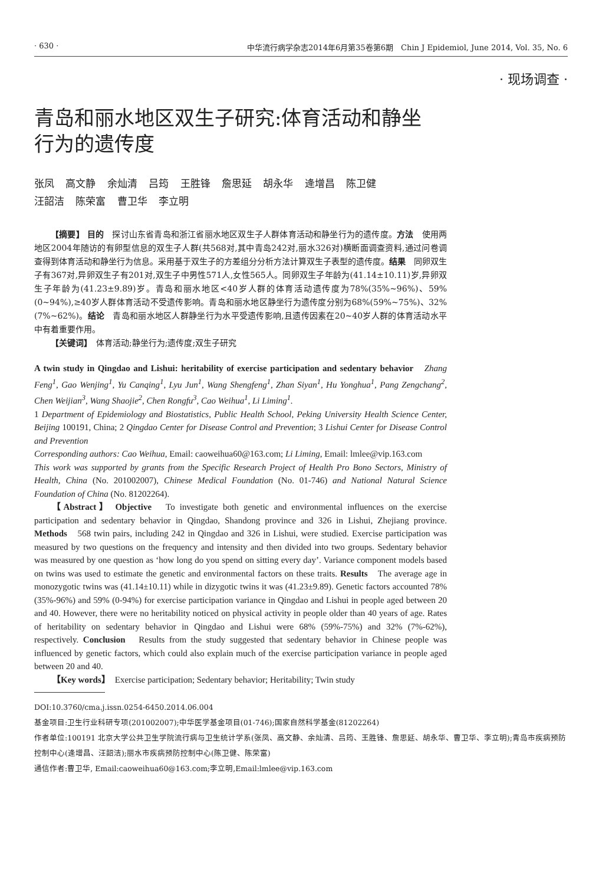· 630 · 中华流行病学杂志2014年6月第35卷第6期　Chin J Epidemiol, June 2014, Vol. 35, No. 6
· 现场调查 ·
青岛和丽水地区双生子研究:体育活动和静坐行为的遗传度
张凤 高文静 余灿清 吕筠 王胜锋 詹思延 胡永华 逄增昌 陈卫健
汪韶洁 陈荣富 曹卫华 李立明
【摘要】 目的　探讨山东省青岛和浙江省丽水地区双生子人群体育活动和静坐行为的遗传度。方法　使用两地区2004年随访的有卵型信息的双生子人群(共568对,其中青岛242对,丽水326对)横断面调查资料,通过问卷调查得到体育活动和静坐行为信息。采用基于双生子的方差组分分析方法计算双生子表型的遗传度。结果　同卵双生子有367对,异卵双生子有201对,双生子中男性571人,女性565人。同卵双生子年龄为(41.14±10.11)岁,异卵双生子年龄为(41.23±9.89)岁。青岛和丽水地区<40岁人群的体育活动遗传度为78%(35%~96%)、59%(0~94%),≥40岁人群体育活动不受遗传影响。青岛和丽水地区静坐行为遗传度分别为68%(59%~75%)、32%(7%~62%)。结论　青岛和丽水地区人群静坐行为水平受遗传影响,且遗传因素在20~40岁人群的体育活动水平中有着重要作用。
【关键词】　体育活动;静坐行为;遗传度;双生子研究
A twin study in Qingdao and Lishui: heritability of exercise participation and sedentary behavior　Zhang Feng<sup>1</sup>, Gao Wenjing<sup>1</sup>, Yu Canqing<sup>1</sup>, Lyu Jun<sup>1</sup>, Wang Shengfeng<sup>1</sup>, Zhan Siyan<sup>1</sup>, Hu Yonghua<sup>1</sup>, Pang Zengchang<sup>2</sup>, Chen Weijian<sup>3</sup>, Wang Shaojie<sup>2</sup>, Chen Rongfu<sup>3</sup>, Cao Weihua<sup>1</sup>, Li Liming<sup>1</sup>.
1 Department of Epidemiology and Biostatistics, Public Health School, Peking University Health Science Center, Beijing 100191, China; 2 Qingdao Center for Disease Control and Prevention; 3 Lishui Center for Disease Control and Prevention
Corresponding authors: Cao Weihua, Email: caoweihua60@163.com; Li Liming, Email: lmlee@vip.163.com
This work was supported by grants from the Specific Research Project of Health Pro Bono Sectors, Ministry of Health, China (No. 201002007), Chinese Medical Foundation (No. 01-746) and National Natural Science Foundation of China (No. 81202264).
【Abstract】 Objective　To investigate both genetic and environmental influences on the exercise participation and sedentary behavior in Qingdao, Shandong province and 326 in Lishui, Zhejiang province. Methods　568 twin pairs, including 242 in Qingdao and 326 in Lishui, were studied. Exercise participation was measured by two questions on the frequency and intensity and then divided into two groups. Sedentary behavior was measured by one question as ‘how long do you spend on sitting every day’. Variance component models based on twins was used to estimate the genetic and environmental factors on these traits. Results　The average age in monozygotic twins was (41.14±10.11) while in dizygotic twins it was (41.23±9.89). Genetic factors accounted 78% (35%-96%) and 59% (0-94%) for exercise participation variance in Qingdao and Lishui in people aged between 20 and 40. However, there were no heritability noticed on physical activity in people older than 40 years of age. Rates of heritability on sedentary behavior in Qingdao and Lishui were 68% (59%-75%) and 32% (7%-62%), respectively. Conclusion　Results from the study suggested that sedentary behavior in Chinese people was influenced by genetic factors, which could also explain much of the exercise participation variance in people aged between 20 and 40.
【Key words】　Exercise participation; Sedentary behavior; Heritability; Twin study
DOI:10.3760/cma.j.issn.0254-6450.2014.06.004
基金项目:卫生行业科研专项(201002007);中华医学基金项目(01-746);国家自然科学基金(81202264)
作者单位:100191 北京大学公共卫生学院流行病与卫生统计学系(张凤、高文静、余灿清、吕筠、王胜锋、詹思延、胡永华、曹卫华、李立明);青岛市疾病预防控制中心(逄增昌、汪韶洁);丽水市疾病预防控制中心(陈卫健、陈荣富)
通信作者:曹卫华, Email:caoweihua60@163.com;李立明,Email:lmlee@vip.163.com